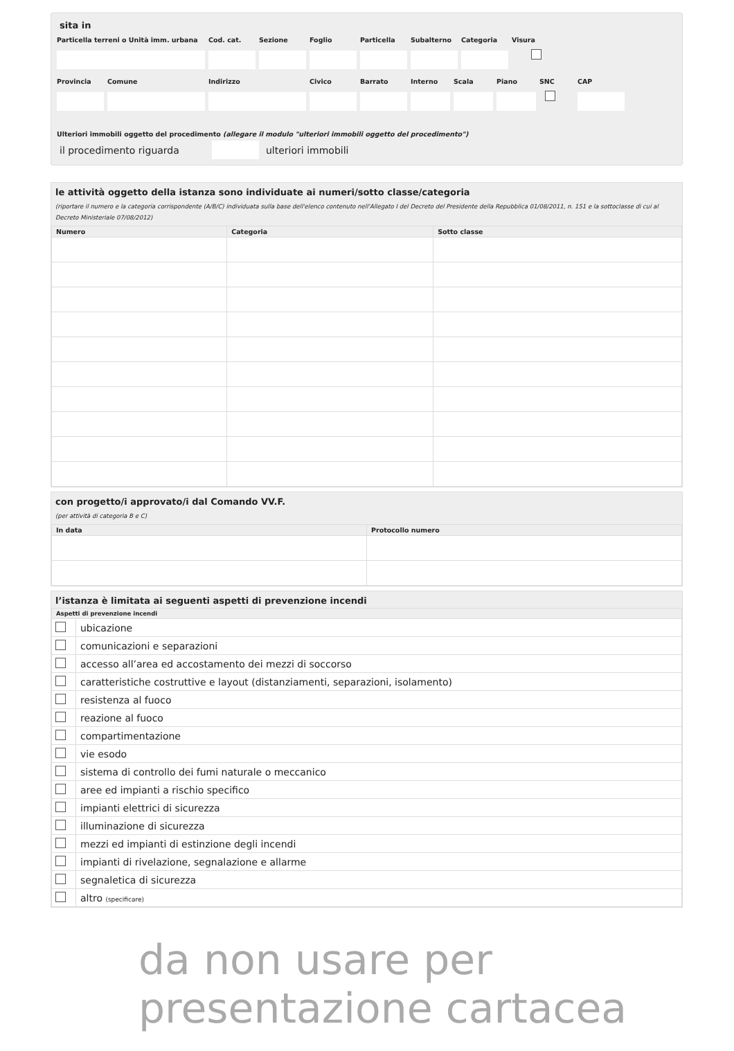sita in
Particella terreni o Unità imm. urbana
Cod. cat.
Sezione
Foglio
Particella
Subalterno
Categoria
Visura
Provincia
Comune
Indirizzo
Civico
Barrato
Interno
Scala
Piano
SNC
CAP
Ulteriori immobili oggetto del procedimento (allegare il modulo "ulteriori immobili oggetto del procedimento")
il procedimento riguarda ulteriori immobili
le attività oggetto della istanza sono individuate ai numeri/sotto classe/categoria
(riportare il numero e la categoria corrispondente (A/B/C) individuata sulla base dell'elenco contenuto nell'Allegato I del Decreto del Presidente della Repubblica 01/08/2011, n. 151 e la sottoclasse di cui al Decreto Ministeriale 07/08/2012)
| Numero | Categoria | Sotto classe |
| --- | --- | --- |
con progetto/i approvato/i dal Comando VV.F.
(per attività di categoria B e C)
| In data | Protocollo numero |
| --- | --- |
l’istanza è limitata ai seguenti aspetti di prevenzione incendi
| Aspetti di prevenzione incendi | |
| --- | --- |
| | ubicazione |
| | comunicazioni e separazioni |
| | accesso all’area ed accostamento dei mezzi di soccorso |
| | caratteristiche costruttive e layout (distanziamenti, separazioni, isolamento) |
| | resistenza al fuoco |
| | reazione al fuoco |
| | compartimentazione |
| | vie esodo |
| | sistema di controllo dei fumi naturale o meccanico |
| | aree ed impianti a rischio specifico |
| | impianti elettrici di sicurezza |
| | illuminazione di sicurezza |
| | mezzi ed impianti di estinzione degli incendi |
| | impianti di rivelazione, segnalazione e allarme |
| | segnaletica di sicurezza |
| | altro (specificare) |
da non usare per
presentazione cartacea